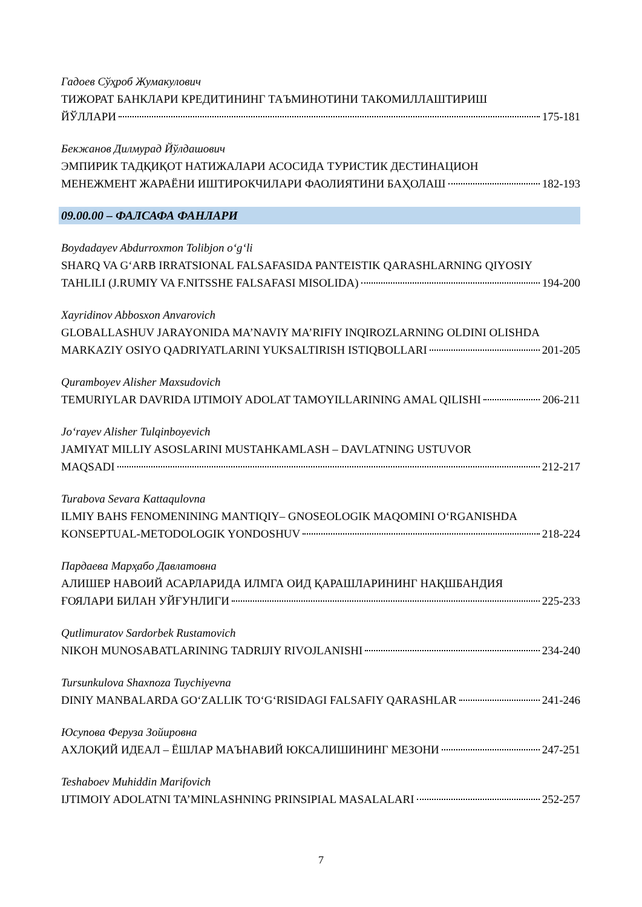Гадоев Сўҳроб Жумакулович
ТИЖОРАТ БАНКЛАРИ КРЕДИТИНИНГ ТАЪМИНОТИНИ ТАКОМИЛЛАШТИРИШ
ЙЎЛЛАРИ 175-181
Бекжанов Дилмурад Йўлдашович
ЭМПИРИК ТАДҚИҚОТ НАТИЖАЛАРИ АСОСИДА ТУРИСТИК ДЕСТИНАЦИОН
МЕНЕЖМЕНТ ЖАРАЁНИ ИШТИРОКЧИЛАРИ ФАОЛИЯТИНИ БАҲОЛАШ 182-193
09.00.00 – ФАЛСАФА ФАНЛАРИ
Boydadayev Abdurroxmon Tolibjon o‘g‘li
SHARQ VA G‘ARB IRRATSIONAL FALSAFASIDA PANTEISTIK QARASHLARNING QIYOSIY
TAHLILI (J.RUMIY VA F.NITSSHE FALSAFASI MISOLIDA) 194-200
Xayridinov Abbosxon Anvarovich
GLOBALLASHUV JARAYONIDA MA’NAVIY MA’RIFIY INQIROZLARNING OLDINI OLISHDA
MARKAZIY OSIYO QADRIYATLARINI YUKSALTIRISH ISTIQBOLLARI 201-205
Quramboyev Alisher Maxsudovich
TEMURIYLAR DAVRIDA IJTIMOIY ADOLAT TAMOYILLARINING AMAL QILISHI 206-211
Jo‘rayev Alisher Tulqinboyevich
JAMIYAT MILLIY ASOSLARINI MUSTAHKAMLASH – DAVLATNING USTUVOR
MAQSADI 212-217
Turabova Sevara Kattaqulovna
ILMIY BAHS FENOMENINING MANTIQIY– GNOSEOLOGIK MAQOMINI O‘RGANISHDA
KONSEPTUAL-METODOLOGIK YONDOSHUV 218-224
Пардаева Марҳабо Давлатовна
АЛИШЕР НАВОИЙ АСАРЛАРИДА ИЛМГА ОИД ҚАРАШЛАРИНИНГ НАҚШБАНДИЯ
ҒОЯЛАРИ БИЛАН УЙҒУНЛИГИ 225-233
Qutlimuratov Sardorbek Rustamovich
NIKOH MUNOSABATLARINING TADRIJIY RIVOJLANISHI 234-240
Tursunkulova Shaxnoza Tuychiyevna
DINIY MANBALARDA GO‘ZALLIK TO‘G‘RISIDAGI FALSAFIY QARASHLAR 241-246
Юсупова Феруза Зойировна
АХЛОҚИЙ ИДЕАЛ – ЁШЛАР МАЪНАВИЙ ЮКСАЛИШИНИНГ МЕЗОНИ 247-251
Teshaboev Muhiddin Marifovich
IJTIMOIY ADOLATNI TA’MINLASHNING PRINSIPIAL MASALALARI 252-257
7